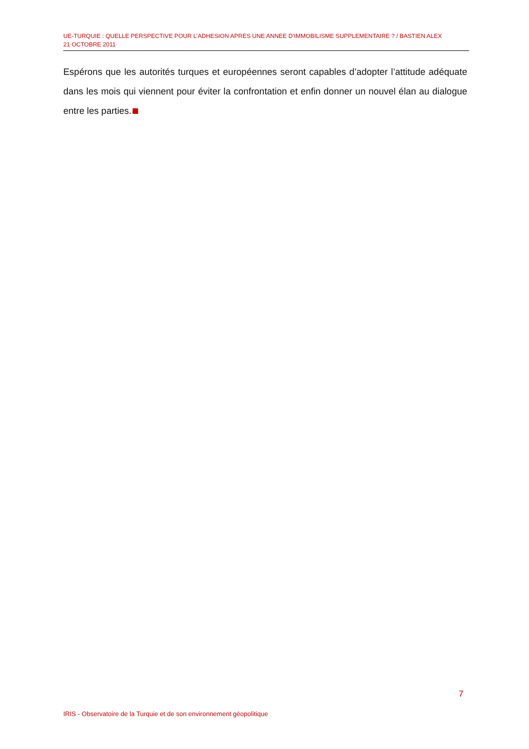UE-TURQUIE : QUELLE PERSPECTIVE POUR L’ADHESION APRES UNE ANNEE D’IMMOBILISME SUPPLEMENTAIRE ? / BASTIEN ALEX
21 OCTOBRE 2011
Espérons que les autorités turques et européennes seront capables d’adopter l’attitude adéquate dans les mois qui viennent pour éviter la confrontation et enfin donner un nouvel élan au dialogue entre les parties.
7
IRIS - Observatoire de la Turquie et de son environnement géopolitique